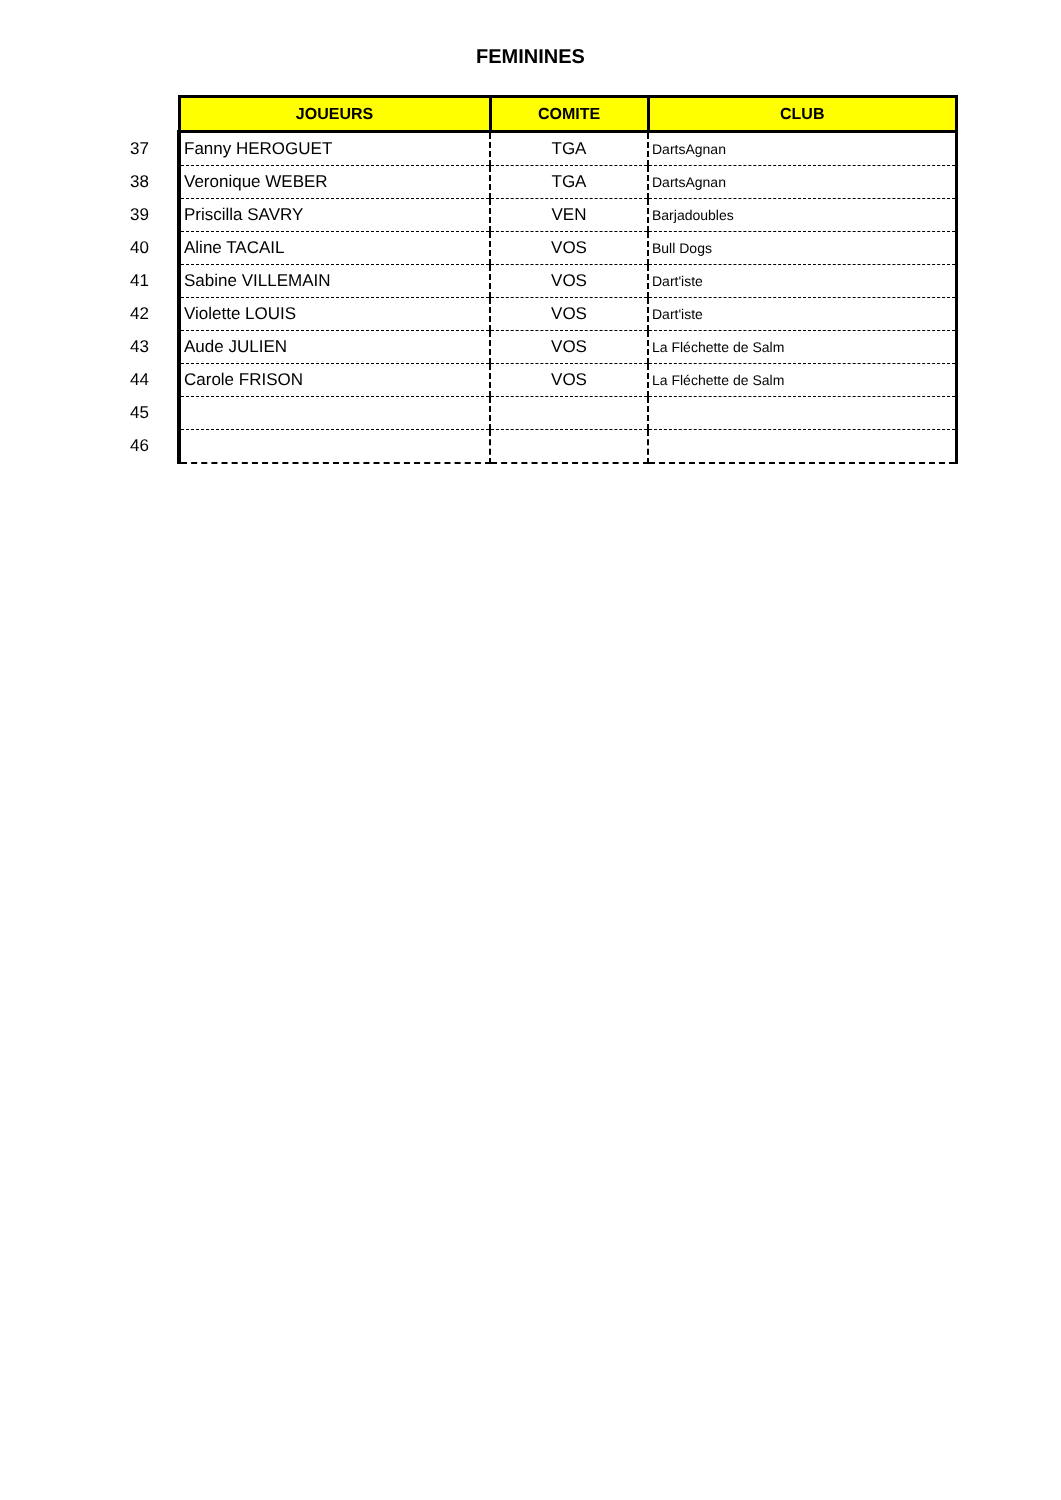FEMININES
| | JOUEURS | COMITE | CLUB |
| 37 | Fanny HEROGUET | TGA | DartsAgnan |
| 38 | Veronique WEBER | TGA | DartsAgnan |
| 39 | Priscilla SAVRY | VEN | Barjadoubles |
| 40 | Aline TACAIL | VOS | Bull Dogs |
| 41 | Sabine VILLEMAIN | VOS | Dart'iste |
| 42 | Violette LOUIS | VOS | Dart'iste |
| 43 | Aude JULIEN | VOS | La Fléchette de Salm |
| 44 | Carole FRISON | VOS | La Fléchette de Salm |
| 45 | | | |
| 46 | | | |